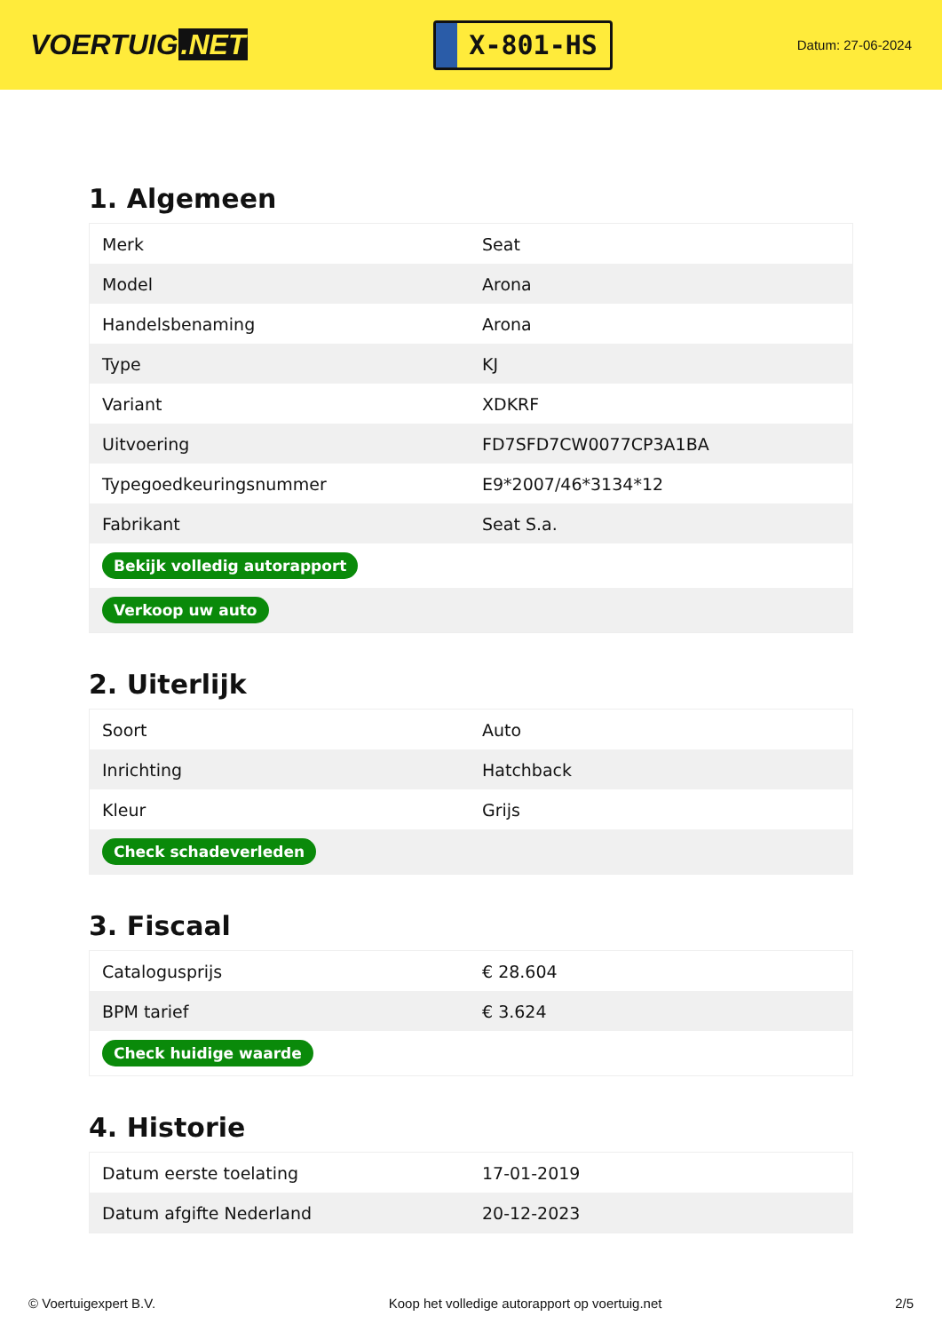VOERTUIG.NET
X-801-HS
Datum: 27-06-2024
1. Algemeen
| Merk | Seat |
| Model | Arona |
| Handelsbenaming | Arona |
| Type | KJ |
| Variant | XDKRF |
| Uitvoering | FD7SFD7CW0077CP3A1BA |
| Typegoedkeuringsnummer | E9*2007/46*3134*12 |
| Fabrikant | Seat S.a. |
| Bekijk volledig autorapport | |
| Verkoop uw auto | |
2. Uiterlijk
| Soort | Auto |
| Inrichting | Hatchback |
| Kleur | Grijs |
| Check schadeverleden | |
3. Fiscaal
| Catalogusprijs | € 28.604 |
| BPM tarief | € 3.624 |
| Check huidige waarde | |
4. Historie
| Datum eerste toelating | 17-01-2019 |
| Datum afgifte Nederland | 20-12-2023 |
© Voertuigexpert B.V. Koop het volledige autorapport op voertuig.net 2/5